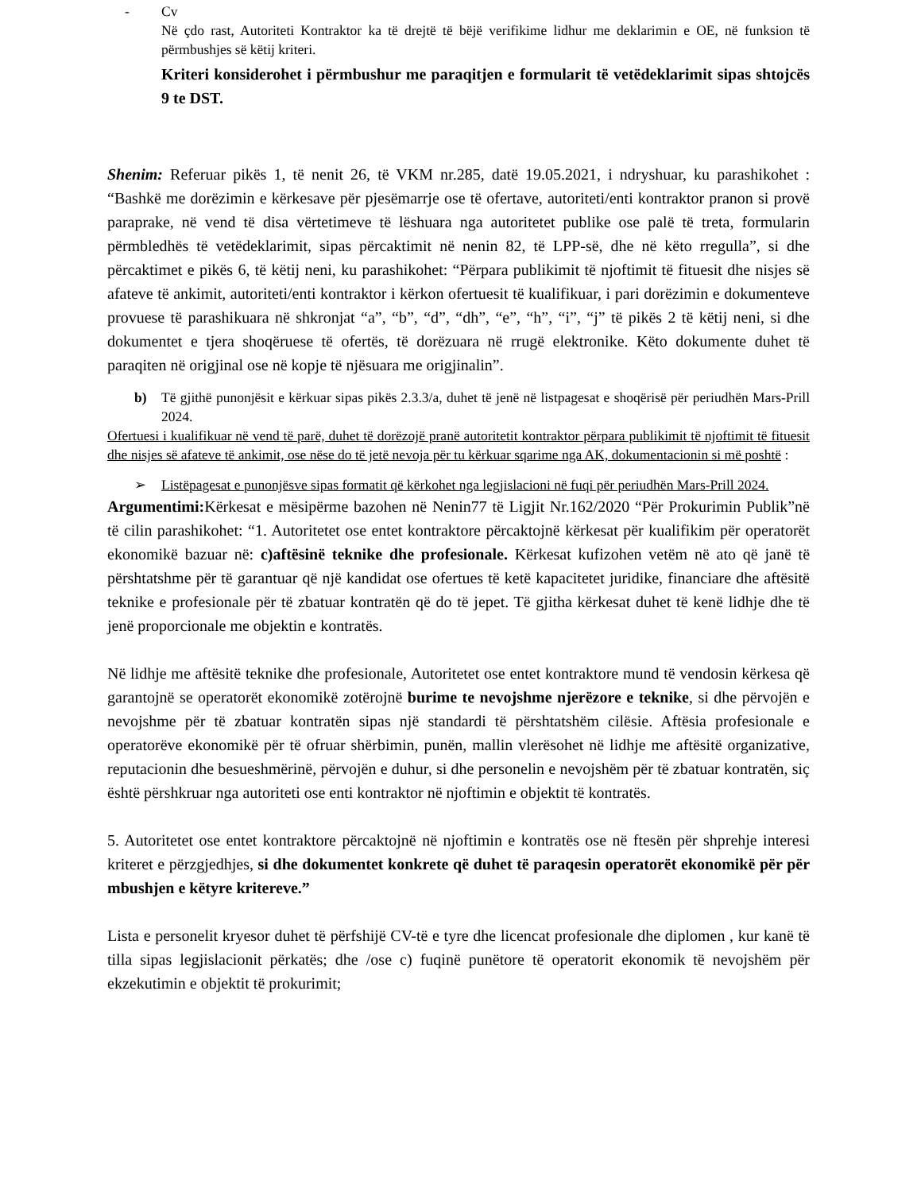- Cv
Në çdo rast, Autoriteti Kontraktor ka të drejtë të bëjë verifikime lidhur me deklarimin e OE, në funksion të përmbushjes së këtij kriteri.
Kriteri konsiderohet i përmbushur me paraqitjen e formularit të vetëdeklarimit sipas shtojcës 9 te DST.
Shenim: Referuar pikës 1, të nenit 26, të VKM nr.285, datë 19.05.2021, i ndryshuar, ku parashikohet : “Bashkë me dorëzimin e kërkesave për pjesëmarrje ose të ofertave, autoriteti/enti kontraktor pranon si provë paraprake, në vend të disa vërtetimeve të lëshuara nga autoritetet publike ose palë të treta, formularin përmbledhës të vetëdeklarimit, sipas përcaktimit në nenin 82, të LPP-së, dhe në këto rregulla”, si dhe përcaktimet e pikës 6, të këtij neni, ku parashikohet: “Përpara publikimit të njoftimit të fituesit dhe nisjes së afateve të ankimit, autoriteti/enti kontraktor i kërkon ofertuesit të kualifikuar, i pari dorëzimin e dokumenteve provuese të parashikuara në shkronjat “a”, “b”, “d”, “dh”, “e”, “h”, “i”, “j” të pikës 2 të këtij neni, si dhe dokumentet e tjera shoqëruese të ofertës, të dorëzuara në rrugë elektronike. Këto dokumente duhet të paraqiten në origjinal ose në kopje të njësuara me origjinalin”.
b) Të gjithë punonjësit e kërkuar sipas pikës 2.3.3/a, duhet të jenë në listpagesat e shoqërisë për periudhën Mars-Prill 2024.
Ofertuesi i kualifikuar në vend të parë, duhet të dorëzojë pranë autoritetit kontraktor përpara publikimit të njoftimit të fituesit dhe nisjes së afateve të ankimit, ose nëse do të jetë nevoja për tu kërkuar sqarime nga AK, dokumentacionin si më poshtë :
➢ Listëpagesat e punonjësve sipas formatit që kërkohet nga legjislacioni në fuqi për periudhën Mars-Prill 2024.
Argumentimi: Kërkesat e mësipërme bazohen në Nenin77 të Ligjit Nr.162/2020 “Për Prokurimin Publik”në të cilin parashikohet: “1. Autoritetet ose entet kontraktore përcaktojnë kërkesat për kualifikim për operatorët ekonomikë bazuar në: c)aftësinë teknike dhe profesionale. Kërkesat kufizohen vetëm në ato që janë të përshtatshme për të garantuar që një kandidat ose ofertues të ketë kapacitetet juridike, financiare dhe aftësitë teknike e profesionale për të zbatuar kontratën që do të jepet. Të gjitha kërkesat duhet të kenë lidhje dhe të jenë proporcionale me objektin e kontratës.
Në lidhje me aftësitë teknike dhe profesionale, Autoritetet ose entet kontraktore mund të vendosin kërkesa që garantojnë se operatorët ekonomikë zotërojnë burime te nevojshme njerëzore e teknike, si dhe përvojën e nevojshme për të zbatuar kontratën sipas një standardi të përshtatshëm cilësie. Aftësia profesionale e operatorëve ekonomikë për të ofruar shërbimin, punën, mallin vlerësohet në lidhje me aftësitë organizative, reputacionin dhe besueshmërinë, përvojën e duhur, si dhe personelin e nevojshëm për të zbatuar kontratën, siç është përshkruar nga autoriteti ose enti kontraktor në njoftimin e objektit të kontratës.
5. Autoritetet ose entet kontraktore përcaktojnë në njoftimin e kontratës ose në ftesën për shprehje interesi kriteret e përzgjedhjes, si dhe dokumentet konkrete që duhet të paraqesin operatorët ekonomikë për për mbushjen e këtyre kritereve.”
Lista e personelit kryesor duhet të përfshijë CV-të e tyre dhe licencat profesionale dhe diplomen , kur kanë të tilla sipas legjislacionit përkatës; dhe /ose c) fuqinë punëtore të operatorit ekonomik të nevojshëm për ekzekutimin e objektit të prokurimit;